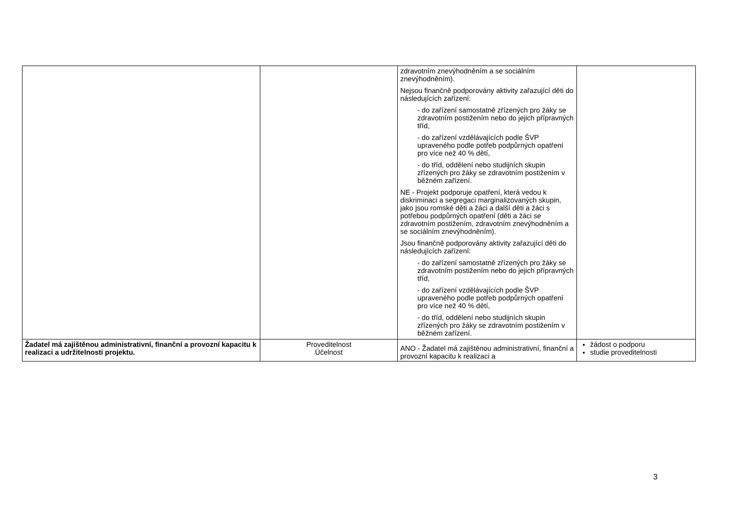| | | zdravotním znevýhodněním a se sociálním znevýhodněním). Nejsou finančně podporovány aktivity zařazující děti do následujících zařízení: - do zařízení samostatně zřízených pro žáky se zdravotním postižením nebo do jejich přípravných tříd, - do zařízení vzdělávajících podle ŠVP upraveného podle potřeb podpůrných opatření pro více než 40 % dětí, - do tříd, oddělení nebo studijních skupin zřízených pro žáky se zdravotním postižením v běžném zařízení. NE - Projekt podporuje opatření, která vedou k diskriminaci a segregaci marginalizovaných skupin, jako jsou romské děti a žáci a další děti a žáci s potřebou podpůrných opatření (děti a žáci se zdravotním postižením, zdravotním znevýhodněním a se sociálním znevýhodněním). Jsou finančně podporovány aktivity zařazující děti do následujících zařízení: - do zařízení samostatně zřízených pro žáky se zdravotním postižením nebo do jejich přípravných tříd, - do zařízení vzdělávajících podle ŠVP upraveného podle potřeb podpůrných opatření pro více než 40 % dětí, - do tříd, oddělení nebo studijních skupin zřízených pro žáky se zdravotním postižením v běžném zařízení. | |
| Žadatel má zajištěnou administrativní, finanční a provozní kapacitu k realizaci a udržitelnosti projektu. | Proveditelnost Účelnost | ANO - Žadatel má zajištěnou administrativní, finanční a provozní kapacitu k realizaci a | žádost o podporu studie proveditelnosti |
3